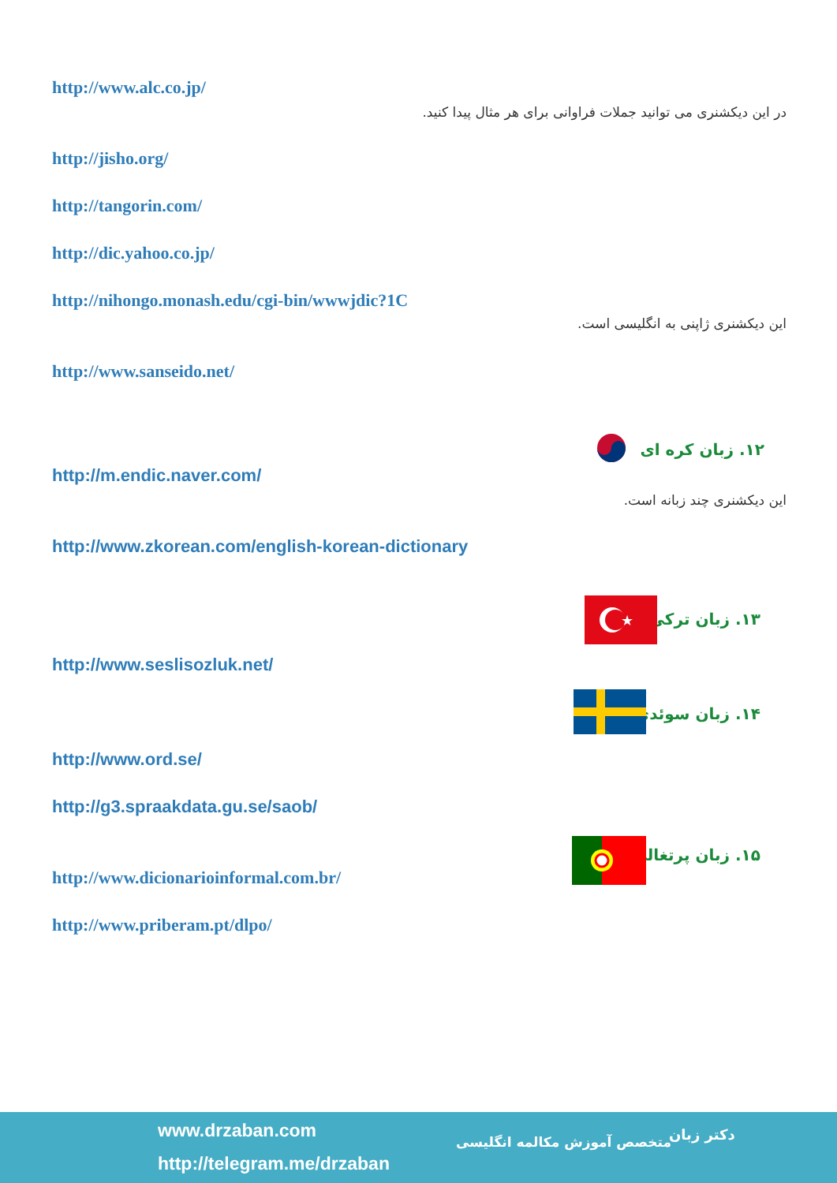http://www.alc.co.jp/
در این دیکشنری می توانید جملات فراوانی برای هر مثال پیدا کنید.
http://jisho.org/
http://tangorin.com/
http://dic.yahoo.co.jp/
http://nihongo.monash.edu/cgi-bin/wwwjdic?1C
این دیکشنری ژاپنی به انگلیسی است.
http://www.sanseido.net/
۱۲. زبان کره ای
http://m.endic.naver.com/
این دیکشنری چند زبانه است.
http://www.zkorean.com/english-korean-dictionary
۱۳. زبان ترکی
★
http://www.seslisozluk.net/
۱۴. زبان سوئدی
http://www.ord.se/
http://g3.spraakdata.gu.se/saob/
۱۵. زبان پرتغالی
http://www.dicionarioinformal.com.br/
http://www.priberam.pt/dlpo/
www.drzaban.com
http://telegram.me/drzaban
متخصص آموزش مکالمه انگلیسی دکتر زبان